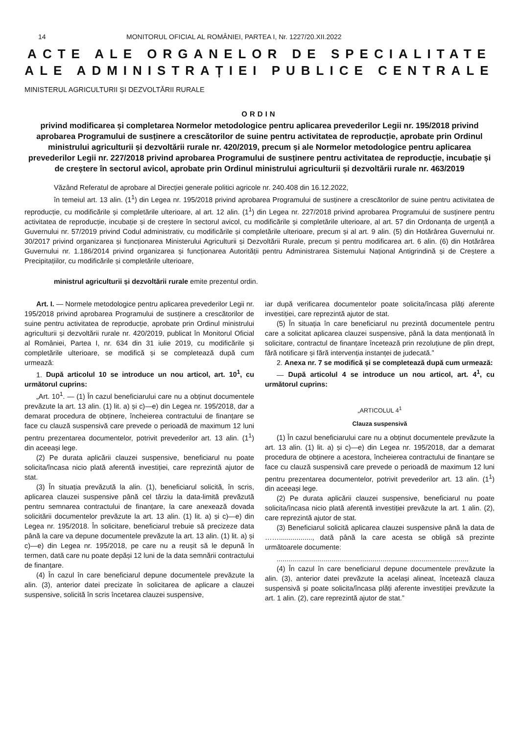14 MONITORUL OFICIAL AL ROMÂNIEI, PARTEA I, Nr. 1227/20.XII.2022
ACTE ALE ORGANELOR DE SPECIALITATE
ALE ADMINISTRAȚIEI PUBLICE CENTRALE
MINISTERUL AGRICULTURII ȘI DEZVOLTĂRII RURALE
ORDIN
privind modificarea și completarea Normelor metodologice pentru aplicarea prevederilor Legii nr. 195/2018 privind aprobarea Programului de susținere a crescătorilor de suine pentru activitatea de reproducție, aprobate prin Ordinul ministrului agriculturii și dezvoltării rurale nr. 420/2019, precum și ale Normelor metodologice pentru aplicarea prevederilor Legii nr. 227/2018 privind aprobarea Programului de susținere pentru activitatea de reproducție, incubație și de creștere în sectorul avicol, aprobate prin Ordinul ministrului agriculturii și dezvoltării rurale nr. 463/2019
Văzând Referatul de aprobare al Direcției generale politici agricole nr. 240.408 din 16.12.2022,
în temeiul art. 13 alin. (1<sup>1</sup>) din Legea nr. 195/2018 privind aprobarea Programului de susținere a crescătorilor de suine pentru activitatea de reproducție, cu modificările și completările ulterioare, al art. 12 alin. (1<sup>1</sup>) din Legea nr. 227/2018 privind aprobarea Programului de susținere pentru activitatea de reproducție, incubație și de creștere în sectorul avicol, cu modificările și completările ulterioare, al art. 57 din Ordonanța de urgență a Guvernului nr. 57/2019 privind Codul administrativ, cu modificările și completările ulterioare, precum și al art. 9 alin. (5) din Hotărârea Guvernului nr. 30/2017 privind organizarea și funcționarea Ministerului Agriculturii și Dezvoltării Rurale, precum și pentru modificarea art. 6 alin. (6) din Hotărârea Guvernului nr. 1.186/2014 privind organizarea și funcționarea Autorității pentru Administrarea Sistemului Național Antigrindină și de Creștere a Precipitațiilor, cu modificările și completările ulterioare,
ministrul agriculturii și dezvoltării rurale emite prezentul ordin.
Art. I. — Normele metodologice pentru aplicarea prevederilor Legii nr. 195/2018 privind aprobarea Programului de susținere a crescătorilor de suine pentru activitatea de reproducție, aprobate prin Ordinul ministrului agriculturii și dezvoltării rurale nr. 420/2019, publicat în Monitorul Oficial al României, Partea I, nr. 634 din 31 iulie 2019, cu modificările și completările ulterioare, se modifică și se completează după cum urmează:
1. După articolul 10 se introduce un nou articol, art. 10<sup>1</sup>, cu următorul cuprins:
„Art. 10<sup>1</sup>. — (1) În cazul beneficiarului care nu a obținut documentele prevăzute la art. 13 alin. (1) lit. a) și c)—e) din Legea nr. 195/2018, dar a demarat procedura de obținere, încheierea contractului de finanțare se face cu clauză suspensivă care prevede o perioadă de maximum 12 luni pentru prezentarea documentelor, potrivit prevederilor art. 13 alin. (1<sup>1</sup>) din aceeași lege.
(2) Pe durata aplicării clauzei suspensive, beneficiarul nu poate solicita/încasa nicio plată aferentă investiției, care reprezintă ajutor de stat.
(3) În situația prevăzută la alin. (1), beneficiarul solicită, în scris, aplicarea clauzei suspensive până cel târziu la data-limită prevăzută pentru semnarea contractului de finanțare, la care anexează dovada solicitării documentelor prevăzute la art. 13 alin. (1) lit. a) și c)—e) din Legea nr. 195/2018. În solicitare, beneficiarul trebuie să precizeze data până la care va depune documentele prevăzute la art. 13 alin. (1) lit. a) și c)—e) din Legea nr. 195/2018, pe care nu a reușit să le depună în termen, dată care nu poate depăși 12 luni de la data semnării contractului de finanțare.
(4) În cazul în care beneficiarul depune documentele prevăzute la alin. (3), anterior datei precizate în solicitarea de aplicare a clauzei suspensive, solicită în scris încetarea clauzei suspensive,
iar după verificarea documentelor poate solicita/încasa plăți aferente investiției, care reprezintă ajutor de stat.
(5) În situația în care beneficiarul nu prezintă documentele pentru care a solicitat aplicarea clauzei suspensive, până la data menționată în solicitare, contractul de finanțare încetează prin rezoluțiune de plin drept, fără notificare și fără intervenția instanței de judecată.”
2. Anexa nr. 7 se modifică și se completează după cum urmează:
— După articolul 4 se introduce un nou articol, art. 4<sup>1</sup>, cu următorul cuprins:
„ARTICOLUL 4<sup>1</sup>
Clauza suspensivă
(1) În cazul beneficiarului care nu a obținut documentele prevăzute la art. 13 alin. (1) lit. a) și c)—e) din Legea nr. 195/2018, dar a demarat procedura de obținere a acestora, încheierea contractului de finanțare se face cu clauză suspensivă care prevede o perioadă de maximum 12 luni pentru prezentarea documentelor, potrivit prevederilor art. 13 alin. (1<sup>1</sup>) din aceeași lege.
(2) Pe durata aplicării clauzei suspensive, beneficiarul nu poate solicita/încasa nicio plată aferentă investiției prevăzute la art. 1 alin. (2), care reprezintă ajutor de stat.
(3) Beneficiarul solicită aplicarea clauzei suspensive până la data de ……................., dată până la care acesta se obligă să prezinte următoarele documente:
..................................................................................................
(4) În cazul în care beneficiarul depune documentele prevăzute la alin. (3), anterior datei prevăzute la același alineat, încetează clauza suspensivă și poate solicita/încasa plăți aferente investiției prevăzute la art. 1 alin. (2), care reprezintă ajutor de stat.”